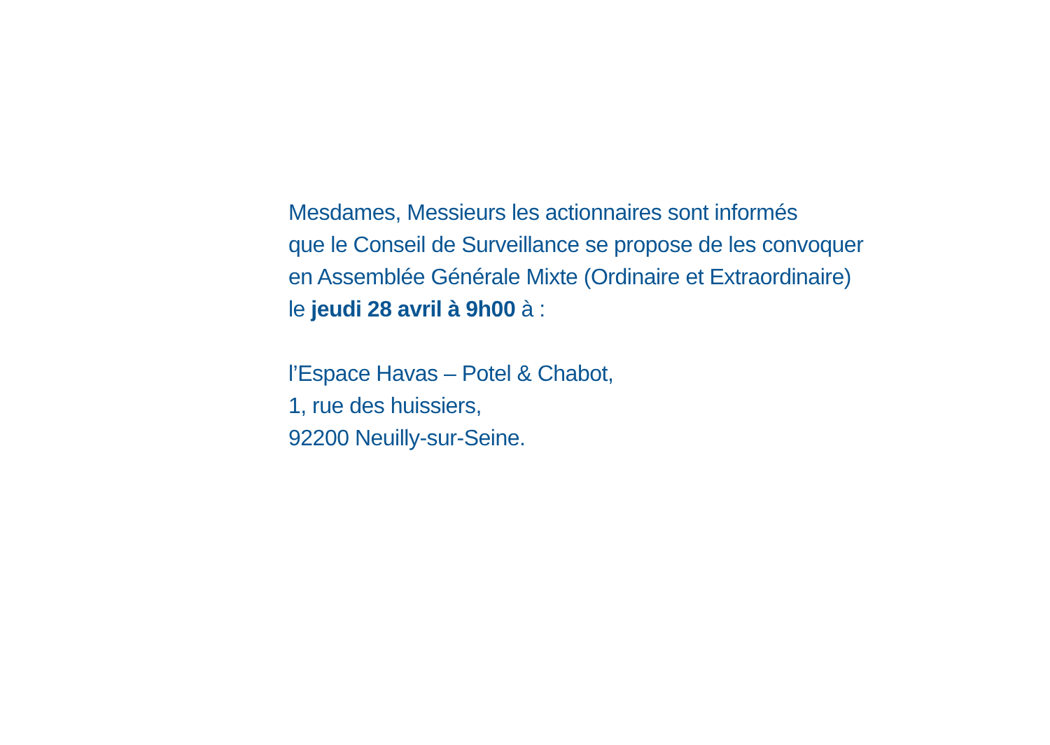Mesdames, Messieurs les actionnaires sont informés
que le Conseil de Surveillance se propose de les convoquer
en Assemblée Générale Mixte (Ordinaire et Extraordinaire)
le jeudi 28 avril à 9h00 à :
l’Espace Havas – Potel & Chabot,
1, rue des huissiers,
92200 Neuilly-sur-Seine.